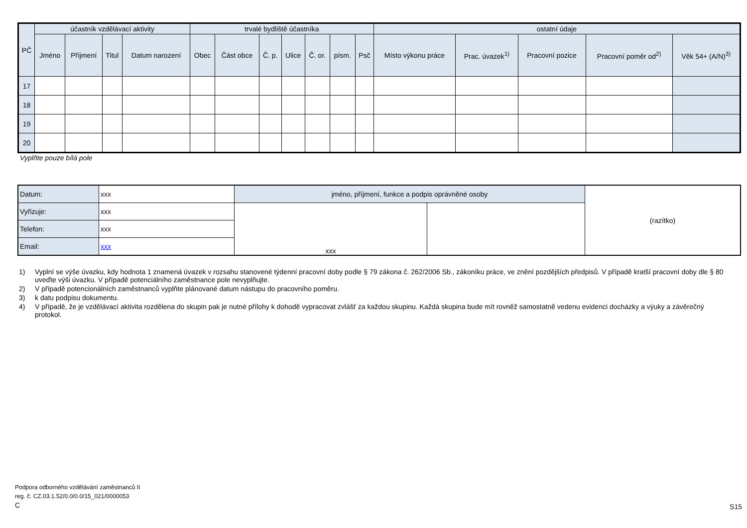| PČ | účastník vzdělávací aktivity | | | | trvalé bydliště účastníka | | | | | | | ostatní údaje | | | | |
| --- | --- | --- | --- | --- | --- | --- | --- | --- | --- | --- | --- | --- | --- | --- | --- | --- |
| | Jméno | Příjmení | Titul | Datum narození | Obec | Část obce | Č. p. | Ulice | Č. or. | písm. | Psč | Místo výkonu práce | Prac. úvazek<sup>1)</sup> | Pracovní pozice | Pracovní poměr od<sup>2)</sup> | Věk 54+ (A/N)<sup>3)</sup> |
| 17 | | | | | | | | | | | | | | | | |
| 18 | | | | | | | | | | | | | | | | |
| 19 | | | | | | | | | | | | | | | | |
| 20 | | | | | | | | | | | | | | | | |
Vyplňte pouze bílá pole
| Datum: | xxx | jméno, příjmení, funkce a podpis oprávněné osoby | | (razítko) |
| Vyřizuje: | xxx | xxx | | |
| Telefon: | xxx | | | |
| Email: | xxx | | | |
1) Vyplní se výše úvazku, kdy hodnota 1 znamená úvazek v rozsahu stanovené týdenní pracovní doby podle § 79 zákona č. 262/2006 Sb., zákoníku práce, ve znění pozdějších předpisů. V případě kratší pracovní doby dle § 80 uveďte výši úvazku. V případě potenciálního zaměstnance pole nevyplňujte.
2) V případě potencionálních zaměstnanců vyplňte plánované datum nástupu do pracovního poměru.
3) k datu podpisu dokumentu.
4) V případě, že je vzdělávací aktivita rozdělena do skupin pak je nutné přílohy k dohodě vypracovat zvlášť za každou skupinu. Každá skupina bude mít rovněž samostatně vedenu evidenci docházky a výuky a závěrečný protokol.
Podpora odborného vzdělávání zaměstnanců II
reg. č. CZ.03.1.52/0.0/0.0/15_021/0000053
C
S15